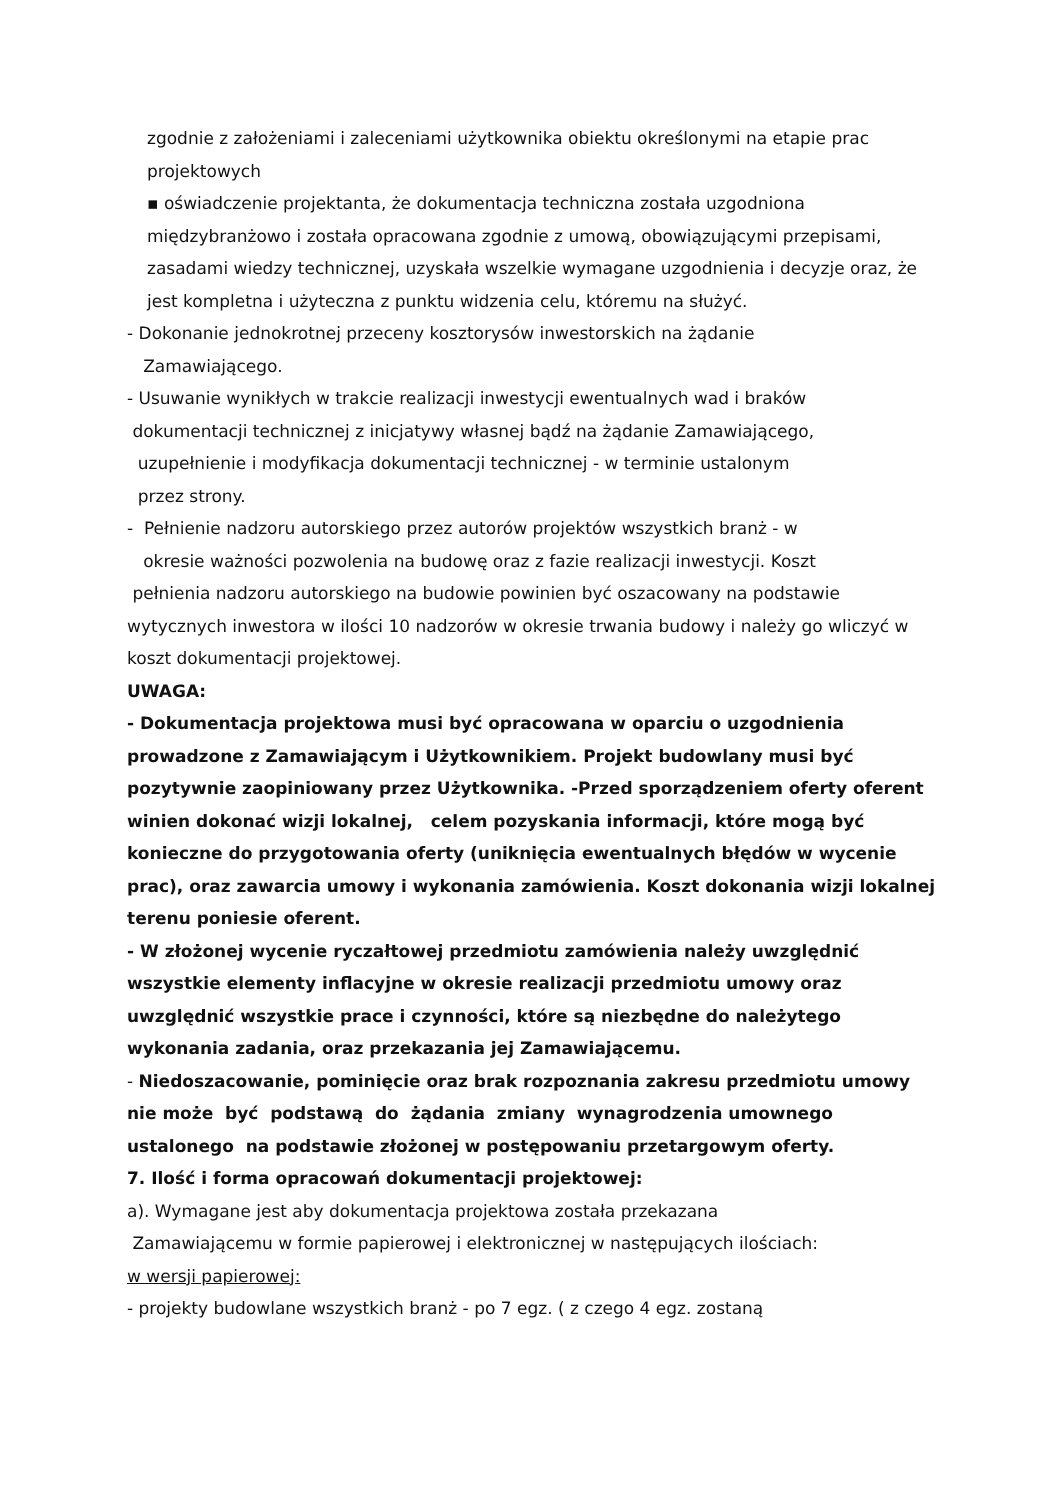zgodnie z założeniami i zaleceniami użytkownika obiektu określonymi na etapie prac projektowych
▪ oświadczenie projektanta, że dokumentacja techniczna została uzgodniona międzybranżowo i została opracowana zgodnie z umową, obowiązującymi przepisami, zasadami wiedzy technicznej, uzyskała wszelkie wymagane uzgodnienia i decyzje oraz, że jest kompletna i użyteczna z punktu widzenia celu, któremu na służyć.
- Dokonanie jednokrotnej przeceny kosztorysów inwestorskich na żądanie
Zamawiającego.
- Usuwanie wynikłych w trakcie realizacji inwestycji ewentualnych wad i braków
dokumentacji technicznej z inicjatywy własnej bądź na żądanie Zamawiającego,
uzupełnienie i modyfikacja dokumentacji technicznej - w terminie ustalonym
przez strony.
- Pełnienie nadzoru autorskiego przez autorów projektów wszystkich branż - w
okresie ważności pozwolenia na budowę oraz z fazie realizacji inwestycji. Koszt
pełnienia nadzoru autorskiego na budowie powinien być oszacowany na podstawie wytycznych inwestora w ilości 10 nadzorów w okresie trwania budowy i należy go wliczyć w koszt dokumentacji projektowej.
UWAGA:
- Dokumentacja projektowa musi być opracowana w oparciu o uzgodnienia prowadzone z Zamawiającym i Użytkownikiem. Projekt budowlany musi być pozytywnie zaopiniowany przez Użytkownika. -Przed sporządzeniem oferty oferent winien dokonać wizji lokalnej, celem pozyskania informacji, które mogą być konieczne do przygotowania oferty (uniknięcia ewentualnych błędów w wycenie prac), oraz zawarcia umowy i wykonania zamówienia. Koszt dokonania wizji lokalnej terenu poniesie oferent.
- W złożonej wycenie ryczałtowej przedmiotu zamówienia należy uwzględnić wszystkie elementy inflacyjne w okresie realizacji przedmiotu umowy oraz uwzględnić wszystkie prace i czynności, które są niezbędne do należytego wykonania zadania, oraz przekazania jej Zamawiającemu.
- Niedoszacowanie, pominięcie oraz brak rozpoznania zakresu przedmiotu umowy nie może być podstawą do żądania zmiany wynagrodzenia umownego ustalonego na podstawie złożonej w postępowaniu przetargowym oferty.
7. Ilość i forma opracowań dokumentacji projektowej:
a). Wymagane jest aby dokumentacja projektowa została przekazana
Zamawiającemu w formie papierowej i elektronicznej w następujących ilościach:
w wersji papierowej:
- projekty budowlane wszystkich branż - po 7 egz. ( z czego 4 egz. zostaną